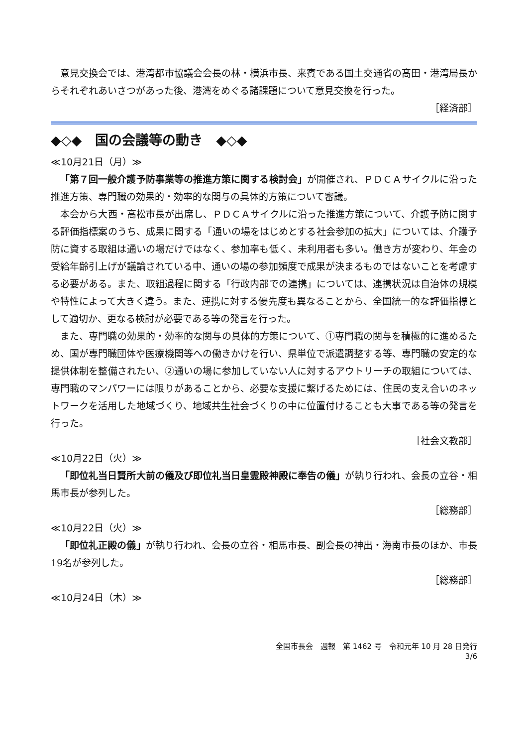意見交換会では、港湾都市協議会会長の林・横浜市長、来賓である国土交通省の髙田・港湾局長からそれぞれあいさつがあった後、港湾をめぐる諸課題について意見交換を行った。
［経済部］
◆◇◆　国の会議等の動き　◆◇◆
≪10月21日（月）≫
「第７回一般介護予防事業等の推進方策に関する検討会」が開催され、ＰＤＣＡサイクルに沿った推進方策、専門職の効果的・効率的な関与の具体的方策について審議。
本会から大西・高松市長が出席し、ＰＤＣＡサイクルに沿った推進方策について、介護予防に関する評価指標案のうち、成果に関する「通いの場をはじめとする社会参加の拡大」については、介護予防に資する取組は通いの場だけではなく、参加率も低く、未利用者も多い。働き方が変わり、年金の受給年齢引上げが議論されている中、通いの場の参加頻度で成果が決まるものではないことを考慮する必要がある。また、取組過程に関する「行政内部での連携」については、連携状況は自治体の規模や特性によって大きく違う。また、連携に対する優先度も異なることから、全国統一的な評価指標として適切か、更なる検討が必要である等の発言を行った。
また、専門職の効果的・効率的な関与の具体的方策について、①専門職の関与を積極的に進めるため、国が専門職団体や医療機関等への働きかけを行い、県単位で派遣調整する等、専門職の安定的な提供体制を整備されたい、②通いの場に参加していない人に対するアウトリーチの取組については、専門職のマンパワーには限りがあることから、必要な支援に繋げるためには、住民の支え合いのネットワークを活用した地域づくり、地域共生社会づくりの中に位置付けることも大事である等の発言を行った。
［社会文教部］
≪10月22日（火）≫
「即位礼当日賢所大前の儀及び即位礼当日皇霊殿神殿に奉告の儀」が執り行われ、会長の立谷・相馬市長が参列した。
［総務部］
≪10月22日（火）≫
「即位礼正殿の儀」が執り行われ、会長の立谷・相馬市長、副会長の神出・海南市長のほか、市長19名が参列した。
［総務部］
≪10月24日（木）≫
全国市長会　週報　第 1462 号　令和元年 10 月 28 日発行
3/6